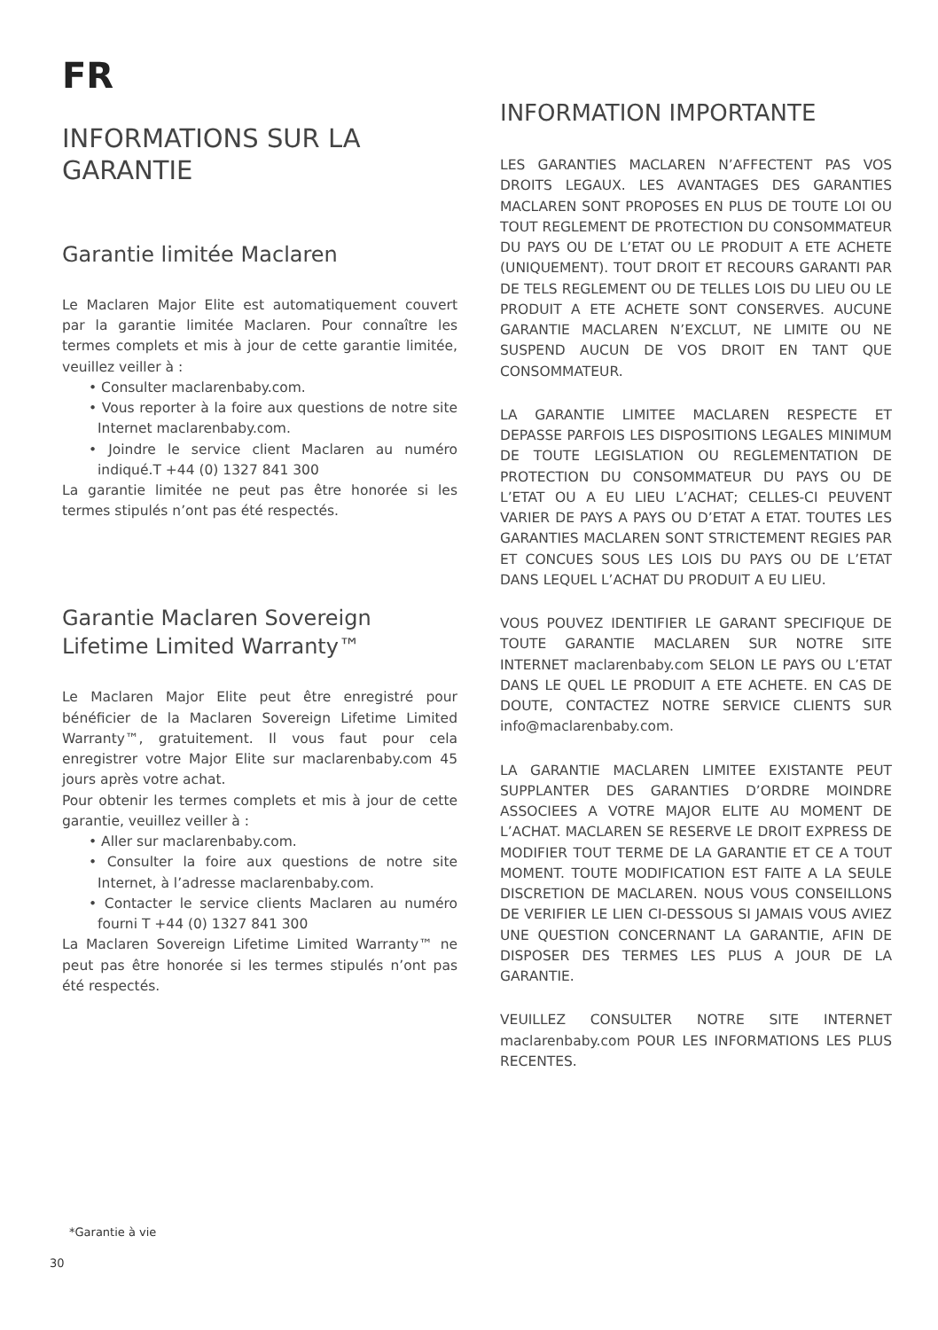FR
INFORMATIONS SUR LA GARANTIE
Garantie limitée Maclaren
Le Maclaren Major Elite est automatiquement couvert par la garantie limitée Maclaren. Pour connaître les termes complets et mis à jour de cette garantie limitée, veuillez veiller à :
• Consulter maclarenbaby.com.
• Vous reporter à la foire aux questions de notre site Internet maclarenbaby.com.
• Joindre le service client Maclaren au numéro indiqué.T +44 (0) 1327 841 300
La garantie limitée ne peut pas être honorée si les termes stipulés n’ont pas été respectés.
Garantie Maclaren Sovereign Lifetime Limited Warranty™
Le Maclaren Major Elite peut être enregistré pour bénéficier de la Maclaren Sovereign Lifetime Limited Warranty™, gratuitement. Il vous faut pour cela enregistrer votre Major Elite sur maclarenbaby.com 45 jours après votre achat.
Pour obtenir les termes complets et mis à jour de cette garantie, veuillez veiller à :
• Aller sur maclarenbaby.com.
• Consulter la foire aux questions de notre site Internet, à l’adresse maclarenbaby.com.
• Contacter le service clients Maclaren au numéro fourni T +44 (0) 1327 841 300
La Maclaren Sovereign Lifetime Limited Warranty™ ne peut pas être honorée si les termes stipulés n’ont pas été respectés.
*Garantie à vie
30
INFORMATION IMPORTANTE
LES GARANTIES MACLAREN N’AFFECTENT PAS VOS DROITS LEGAUX. LES AVANTAGES DES GARANTIES MACLAREN SONT PROPOSES EN PLUS DE TOUTE LOI OU TOUT REGLEMENT DE PROTECTION DU CONSOMMATEUR DU PAYS OU DE L’ETAT OU LE PRODUIT A ETE ACHETE (UNIQUEMENT). TOUT DROIT ET RECOURS GARANTI PAR DE TELS REGLEMENT OU DE TELLES LOIS DU LIEU OU LE PRODUIT A ETE ACHETE SONT CONSERVES. AUCUNE GARANTIE MACLAREN N’EXCLUT, NE LIMITE OU NE SUSPEND AUCUN DE VOS DROIT EN TANT QUE CONSOMMATEUR.
LA GARANTIE LIMITEE MACLAREN RESPECTE ET DEPASSE PARFOIS LES DISPOSITIONS LEGALES MINIMUM DE TOUTE LEGISLATION OU REGLEMENTATION DE PROTECTION DU CONSOMMATEUR DU PAYS OU DE L’ETAT OU A EU LIEU L’ACHAT; CELLES-CI PEUVENT VARIER DE PAYS A PAYS OU D’ETAT A ETAT. TOUTES LES GARANTIES MACLAREN SONT STRICTEMENT REGIES PAR ET CONCUES SOUS LES LOIS DU PAYS OU DE L’ETAT DANS LEQUEL L’ACHAT DU PRODUIT A EU LIEU.
VOUS POUVEZ IDENTIFIER LE GARANT SPECIFIQUE DE TOUTE GARANTIE MACLAREN SUR NOTRE SITE INTERNET maclarenbaby.com SELON LE PAYS OU L’ETAT DANS LE QUEL LE PRODUIT A ETE ACHETE. EN CAS DE DOUTE, CONTACTEZ NOTRE SERVICE CLIENTS SUR info@maclarenbaby.com.
LA GARANTIE MACLAREN LIMITEE EXISTANTE PEUT SUPPLANTER DES GARANTIES D’ORDRE MOINDRE ASSOCIEES A VOTRE MAJOR ELITE AU MOMENT DE L’ACHAT. MACLAREN SE RESERVE LE DROIT EXPRESS DE MODIFIER TOUT TERME DE LA GARANTIE ET CE A TOUT MOMENT. TOUTE MODIFICATION EST FAITE A LA SEULE DISCRETION DE MACLAREN. NOUS VOUS CONSEILLONS DE VERIFIER LE LIEN CI-DESSOUS SI JAMAIS VOUS AVIEZ UNE QUESTION CONCERNANT LA GARANTIE, AFIN DE DISPOSER DES TERMES LES PLUS A JOUR DE LA GARANTIE.
VEUILLEZ CONSULTER NOTRE SITE INTERNET maclarenbaby.com POUR LES INFORMATIONS LES PLUS RECENTES.